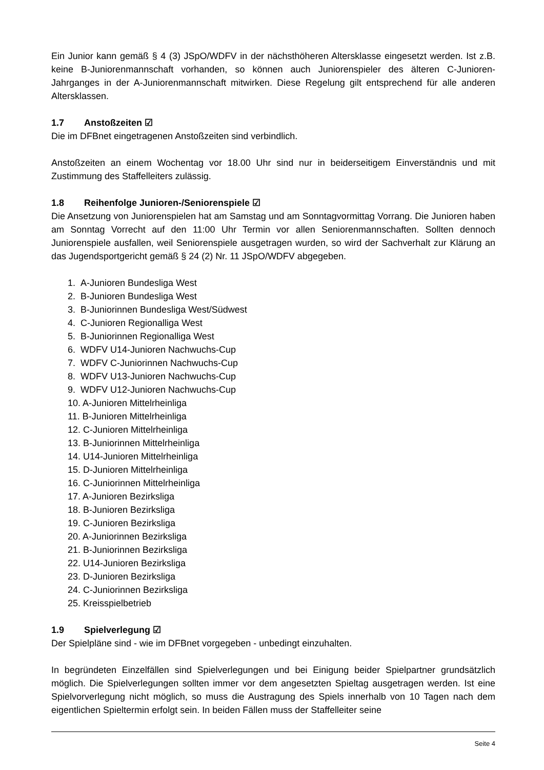Ein Junior kann gemäß § 4 (3) JSpO/WDFV in der nächsthöheren Altersklasse eingesetzt werden. Ist z.B. keine B-Juniorenmannschaft vorhanden, so können auch Juniorenspieler des älteren C-Junioren-Jahrganges in der A-Juniorenmannschaft mitwirken. Diese Regelung gilt entsprechend für alle anderen Altersklassen.
1.7 Anstoßzeiten ☑
Die im DFBnet eingetragenen Anstoßzeiten sind verbindlich.
Anstoßzeiten an einem Wochentag vor 18.00 Uhr sind nur in beiderseitigem Einverständnis und mit Zustimmung des Staffelleiters zulässig.
1.8 Reihenfolge Junioren-/Seniorenspiele ☑
Die Ansetzung von Juniorenspielen hat am Samstag und am Sonntagvormittag Vorrang. Die Junioren haben am Sonntag Vorrecht auf den 11:00 Uhr Termin vor allen Seniorenmannschaften. Sollten dennoch Juniorenspiele ausfallen, weil Seniorenspiele ausgetragen wurden, so wird der Sachverhalt zur Klärung an das Jugendsportgericht gemäß § 24 (2) Nr. 11 JSpO/WDFV abgegeben.
1. A-Junioren Bundesliga West
2. B-Junioren Bundesliga West
3. B-Juniorinnen Bundesliga West/Südwest
4. C-Junioren Regionalliga West
5. B-Juniorinnen Regionalliga West
6. WDFV U14-Junioren Nachwuchs-Cup
7. WDFV C-Juniorinnen Nachwuchs-Cup
8. WDFV U13-Junioren Nachwuchs-Cup
9. WDFV U12-Junioren Nachwuchs-Cup
10. A-Junioren Mittelrheinliga
11. B-Junioren Mittelrheinliga
12. C-Junioren Mittelrheinliga
13. B-Juniorinnen Mittelrheinliga
14. U14-Junioren Mittelrheinliga
15. D-Junioren Mittelrheinliga
16. C-Juniorinnen Mittelrheinliga
17. A-Junioren Bezirksliga
18. B-Junioren Bezirksliga
19. C-Junioren Bezirksliga
20. A-Juniorinnen Bezirksliga
21. B-Juniorinnen Bezirksliga
22. U14-Junioren Bezirksliga
23. D-Junioren Bezirksliga
24. C-Juniorinnen Bezirksliga
25. Kreisspielbetrieb
1.9 Spielverlegung ☑
Der Spielpläne sind - wie im DFBnet vorgegeben - unbedingt einzuhalten.
In begründeten Einzelfällen sind Spielverlegungen und bei Einigung beider Spielpartner grundsätzlich möglich. Die Spielverlegungen sollten immer vor dem angesetzten Spieltag ausgetragen werden. Ist eine Spielvorverlegung nicht möglich, so muss die Austragung des Spiels innerhalb von 10 Tagen nach dem eigentlichen Spieltermin erfolgt sein. In beiden Fällen muss der Staffelleiter seine
Seite 4